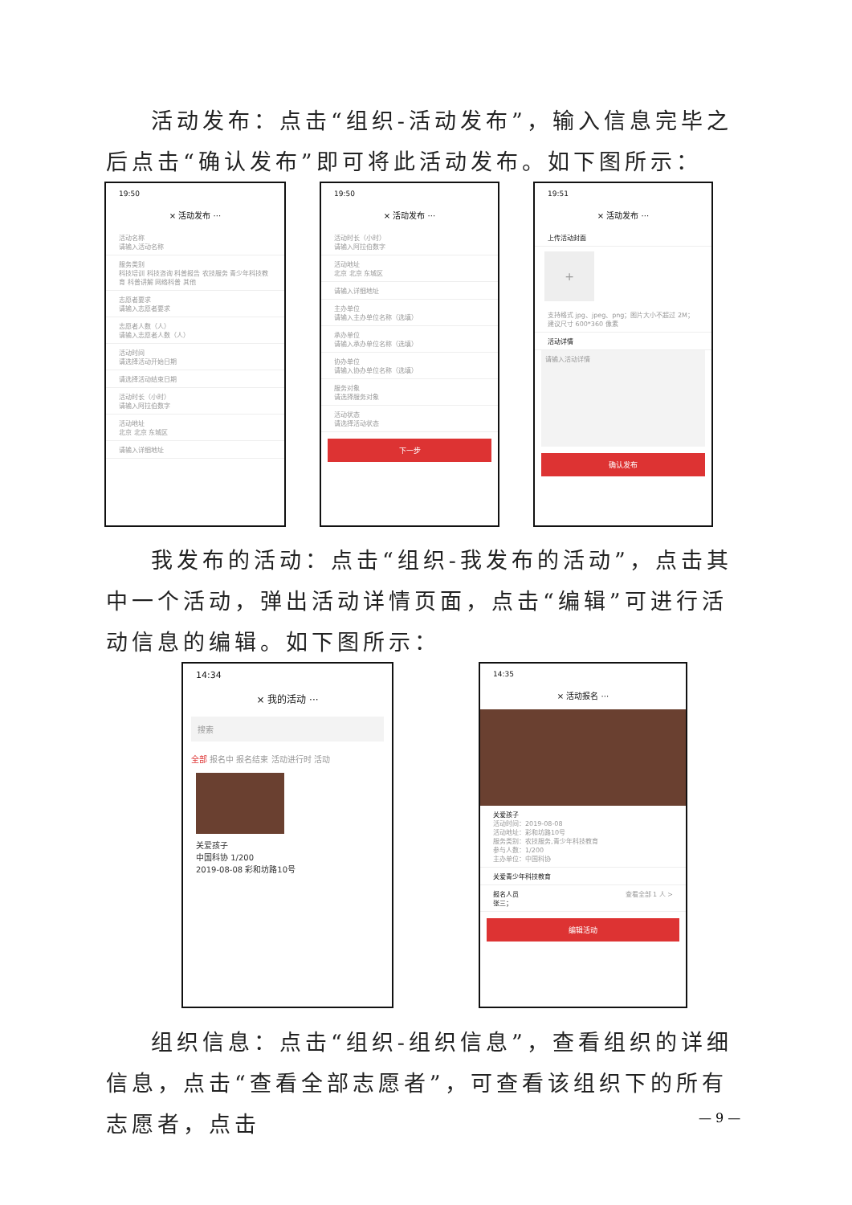活动发布：点击“组织-活动发布”，输入信息完毕之后点击“确认发布”即可将此活动发布。如下图所示：
19:50
× 活动发布 ···
活动名称
请输入活动名称
服务类别
科技培训 科技咨询 科普报告 农技服务 青少年科技教育 科普讲解 网络科普 其他
志愿者要求
请输入志愿者要求
志愿者人数（人）
请输入志愿者人数（人）
活动时间
请选择活动开始日期
请选择活动结束日期
活动时长（小时）
请输入阿拉伯数字
活动地址
北京 北京 东城区
请输入详细地址
19:50
× 活动发布 ···
活动时长（小时）
请输入阿拉伯数字
活动地址
北京 北京 东城区
请输入详细地址
主办单位
请输入主办单位名称（选填）
承办单位
请输入承办单位名称（选填）
协办单位
请输入协办单位名称（选填）
服务对象
请选择服务对象
活动状态
请选择活动状态
下一步
19:51
× 活动发布 ···
上传活动封面
+
支持格式 jpg、jpeg、png；图片大小不超过 2M；建议尺寸 600*360 像素
活动详情
请输入活动详情
确认发布
我发布的活动：点击“组织-我发布的活动”，点击其中一个活动，弹出活动详情页面，点击“编辑”可进行活动信息的编辑。如下图所示：
14:34
× 我的活动 ···
搜索
全部 报名中 报名结束 活动进行时 活动
关爱孩子
中国科协 1/200
2019-08-08 彩和坊路10号
14:35
× 活动报名 ···
关爱孩子
活动时间：2019-08-08
活动地址：彩和坊路10号
服务类别：农技服务,青少年科技教育
参与人数：1/200
主办单位：中国科协
关爱青少年科技教育
报名人员 查看全部 1 人 >
张三；
编辑活动
组织信息：点击“组织-组织信息”，查看组织的详细信息，点击“查看全部志愿者”，可查看该组织下的所有志愿者，点击
— 9 —